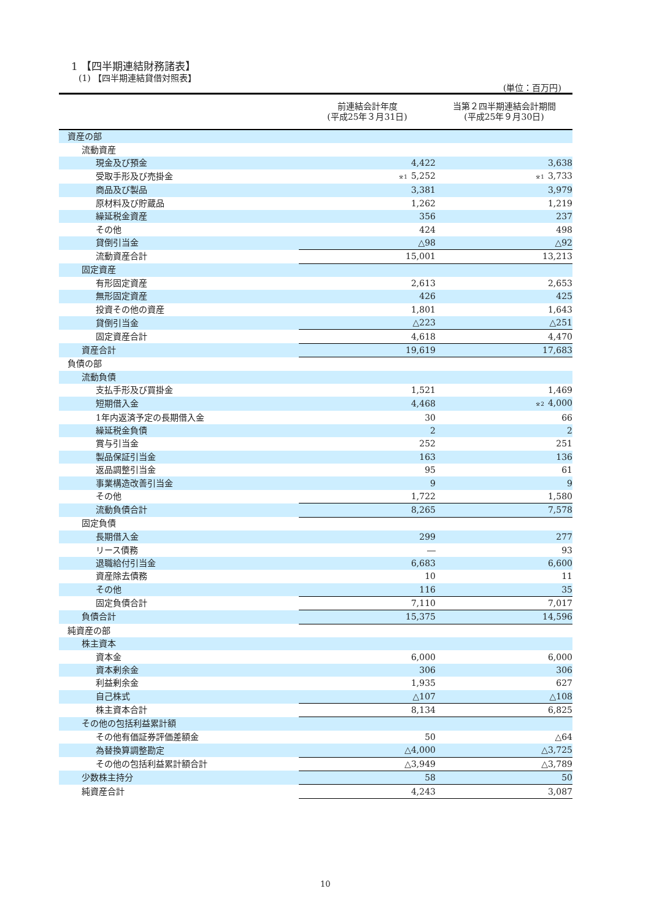1 【四半期連結財務諸表】
(1) 【四半期連結貸借対照表】
(単位：百万円)
| | 前連結会計年度 (平成25年３月31日) | 当第２四半期連結会計期間 (平成25年９月30日) |
| --- | --- | --- |
| 資産の部 | | |
| 流動資産 | | |
| 現金及び預金 | 4,422 | 3,638 |
| 受取手形及び売掛金 | <sup>※1</sup>5,252 | <sup>※1</sup>3,733 |
| 商品及び製品 | 3,381 | 3,979 |
| 原材料及び貯蔵品 | 1,262 | 1,219 |
| 繰延税金資産 | 356 | 237 |
| その他 | 424 | 498 |
| 貸倒引当金 | △98 | △92 |
| 流動資産合計 | 15,001 | 13,213 |
| 固定資産 | | |
| 有形固定資産 | 2,613 | 2,653 |
| 無形固定資産 | 426 | 425 |
| 投資その他の資産 | 1,801 | 1,643 |
| 貸倒引当金 | △223 | △251 |
| 固定資産合計 | 4,618 | 4,470 |
| 資産合計 | 19,619 | 17,683 |
| 負債の部 | | |
| 流動負債 | | |
| 支払手形及び買掛金 | 1,521 | 1,469 |
| 短期借入金 | 4,468 | <sup>※2</sup>4,000 |
| 1年内返済予定の長期借入金 | 30 | 66 |
| 繰延税金負債 | 2 | 2 |
| 賞与引当金 | 252 | 251 |
| 製品保証引当金 | 163 | 136 |
| 返品調整引当金 | 95 | 61 |
| 事業構造改善引当金 | 9 | 9 |
| その他 | 1,722 | 1,580 |
| 流動負債合計 | 8,265 | 7,578 |
| 固定負債 | | |
| 長期借入金 | 299 | 277 |
| リース債務 | ― | 93 |
| 退職給付引当金 | 6,683 | 6,600 |
| 資産除去債務 | 10 | 11 |
| その他 | 116 | 35 |
| 固定負債合計 | 7,110 | 7,017 |
| 負債合計 | 15,375 | 14,596 |
| 純資産の部 | | |
| 株主資本 | | |
| 資本金 | 6,000 | 6,000 |
| 資本剰余金 | 306 | 306 |
| 利益剰余金 | 1,935 | 627 |
| 自己株式 | △107 | △108 |
| 株主資本合計 | 8,134 | 6,825 |
| その他の包括利益累計額 | | |
| その他有価証券評価差額金 | 50 | △64 |
| 為替換算調整勘定 | △4,000 | △3,725 |
| その他の包括利益累計額合計 | △3,949 | △3,789 |
| 少数株主持分 | 58 | 50 |
| 純資産合計 | 4,243 | 3,087 |
10